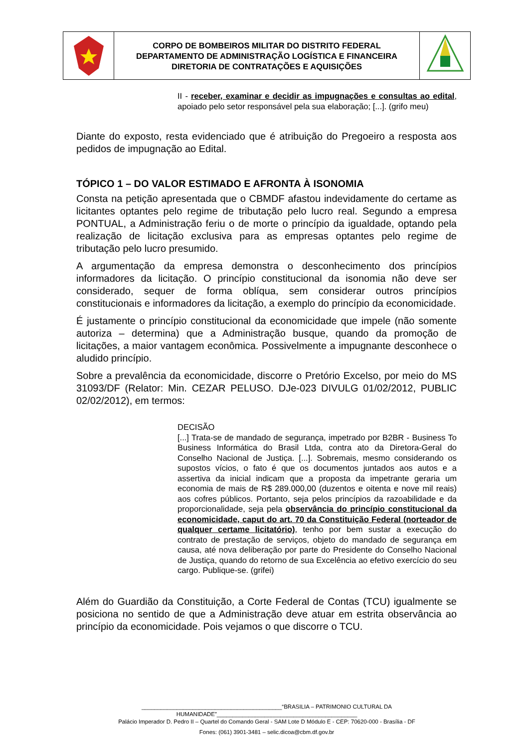CORPO DE BOMBEIROS MILITAR DO DISTRITO FEDERAL
DEPARTAMENTO DE ADMINISTRAÇÃO LOGÍSTICA E FINANCEIRA
DIRETORIA DE CONTRATAÇÕES E AQUISIÇÕES
II - receber, examinar e decidir as impugnações e consultas ao edital, apoiado pelo setor responsável pela sua elaboração; [...]. (grifo meu)
Diante do exposto, resta evidenciado que é atribuição do Pregoeiro a resposta aos pedidos de impugnação ao Edital.
TÓPICO 1 – DO VALOR ESTIMADO E AFRONTA À ISONOMIA
Consta na petição apresentada que o CBMDF afastou indevidamente do certame as licitantes optantes pelo regime de tributação pelo lucro real. Segundo a empresa PONTUAL, a Administração feriu o de morte o princípio da igualdade, optando pela realização de licitação exclusiva para as empresas optantes pelo regime de tributação pelo lucro presumido.
A argumentação da empresa demonstra o desconhecimento dos princípios informadores da licitação. O princípio constitucional da isonomia não deve ser considerado, sequer de forma oblíqua, sem considerar outros princípios constitucionais e informadores da licitação, a exemplo do princípio da economicidade.
É justamente o princípio constitucional da economicidade que impele (não somente autoriza – determina) que a Administração busque, quando da promoção de licitações, a maior vantagem econômica. Possivelmente a impugnante desconhece o aludido princípio.
Sobre a prevalência da economicidade, discorre o Pretório Excelso, por meio do MS 31093/DF (Relator: Min. CEZAR PELUSO. DJe-023 DIVULG 01/02/2012, PUBLIC 02/02/2012), em termos:
DECISÃO
[...] Trata-se de mandado de segurança, impetrado por B2BR - Business To Business Informática do Brasil Ltda, contra ato da Diretora-Geral do Conselho Nacional de Justiça. [...]. Sobremais, mesmo considerando os supostos vícios, o fato é que os documentos juntados aos autos e a assertiva da inicial indicam que a proposta da impetrante geraria um economia de mais de R$ 289.000,00 (duzentos e oitenta e nove mil reais) aos cofres públicos. Portanto, seja pelos princípios da razoabilidade e da proporcionalidade, seja pela observância do princípio constitucional da economicidade, caput do art. 70 da Constituição Federal (norteador de qualquer certame licitatório), tenho por bem sustar a execução do contrato de prestação de serviços, objeto do mandado de segurança em causa, até nova deliberação por parte do Presidente do Conselho Nacional de Justiça, quando do retorno de sua Excelência ao efetivo exercício do seu cargo. Publique-se. (grifei)
Além do Guardião da Constituição, a Corte Federal de Contas (TCU) igualmente se posiciona no sentido de que a Administração deve atuar em estrita observância ao princípio da economicidade. Pois vejamos o que discorre o TCU.
____________________________________________“BRASILIA – PATRIMONIO CULTURAL DA HUMANIDADE”____________________________________________
Palácio Imperador D. Pedro II – Quartel do Comando Geral - SAM Lote D Módulo E - CEP: 70620-000 - Brasília - DF
Fones: (061) 3901-3481 – selic.dicoa@cbm.df.gov.br